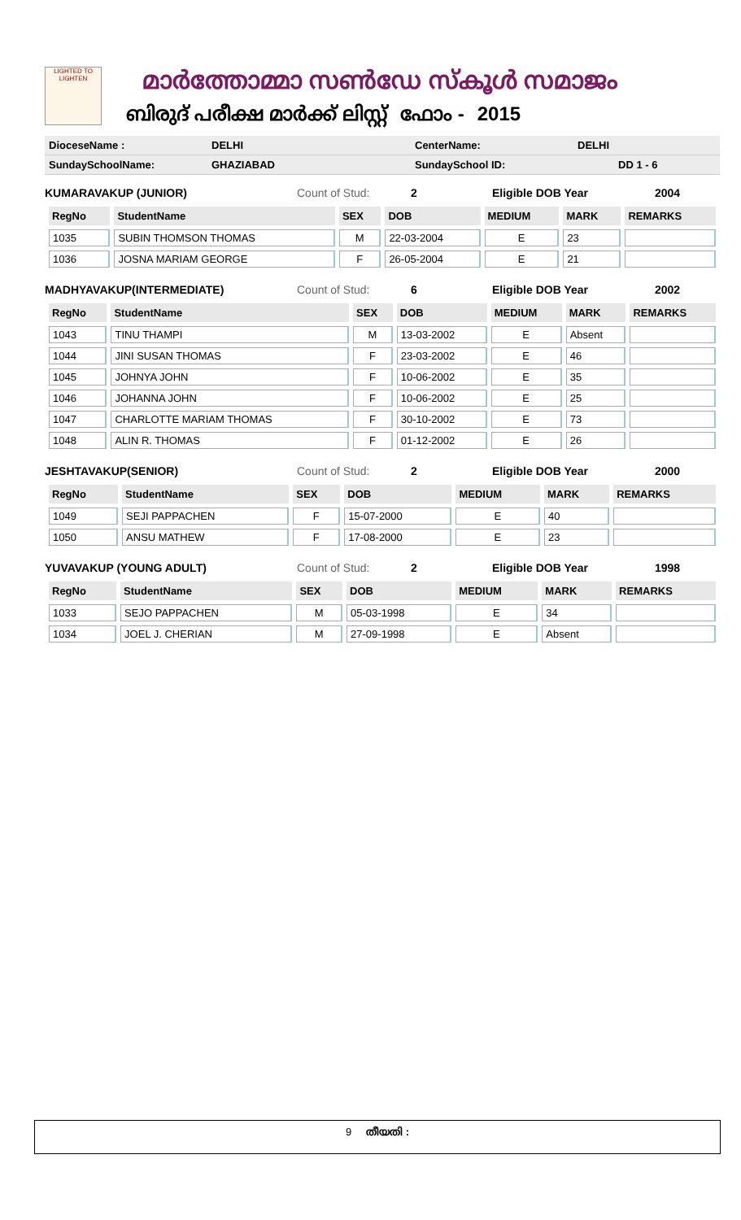LIGHTED TO LIGHTEN
മാർത്തോമ്മാ സൺഡേ സ്കൂൾ സമാജം
ബിരുദ് പരീക്ഷ മാർക്ക് ലിസ്റ്റ് ഫോം - 2015
DioceseName : DELHI CenterName: DELHI
SundaySchoolName: GHAZIABAD SundaySchool ID: DD 1 - 6
KUMARAVAKUP (JUNIOR) Count of Stud: 2 Eligible DOB Year 2004
| RegNo | StudentName | SEX | DOB | MEDIUM | MARK | REMARKS |
| --- | --- | --- | --- | --- | --- | --- |
| 1035 | SUBIN THOMSON THOMAS | M | 22-03-2004 | E | 23 | |
| 1036 | JOSNA MARIAM GEORGE | F | 26-05-2004 | E | 21 | |
MADHYAVAKUP(INTERMEDIATE) Count of Stud: 6 Eligible DOB Year 2002
| RegNo | StudentName | SEX | DOB | MEDIUM | MARK | REMARKS |
| --- | --- | --- | --- | --- | --- | --- |
| 1043 | TINU THAMPI | M | 13-03-2002 | E | Absent | |
| 1044 | JINI SUSAN THOMAS | F | 23-03-2002 | E | 46 | |
| 1045 | JOHNYA JOHN | F | 10-06-2002 | E | 35 | |
| 1046 | JOHANNA JOHN | F | 10-06-2002 | E | 25 | |
| 1047 | CHARLOTTE MARIAM THOMAS | F | 30-10-2002 | E | 73 | |
| 1048 | ALIN R. THOMAS | F | 01-12-2002 | E | 26 | |
JESHTAVAKUP(SENIOR) Count of Stud: 2 Eligible DOB Year 2000
| RegNo | StudentName | SEX | DOB | MEDIUM | MARK | REMARKS |
| --- | --- | --- | --- | --- | --- | --- |
| 1049 | SEJI PAPPACHEN | F | 15-07-2000 | E | 40 | |
| 1050 | ANSU MATHEW | F | 17-08-2000 | E | 23 | |
YUVAVAKUP (YOUNG ADULT) Count of Stud: 2 Eligible DOB Year 1998
| RegNo | StudentName | SEX | DOB | MEDIUM | MARK | REMARKS |
| --- | --- | --- | --- | --- | --- | --- |
| 1033 | SEJO PAPPACHEN | M | 05-03-1998 | E | 34 | |
| 1034 | JOEL J. CHERIAN | M | 27-09-1998 | E | Absent | |
9 തീയതി :